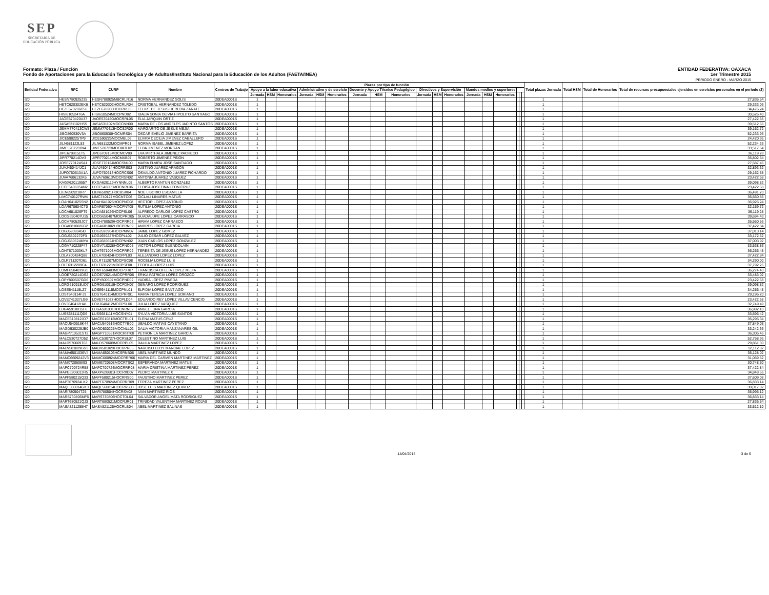SEP
SECRETARÍA DE
EDUCACIÓN PÚBLICA
Formato: Plaza / Función
Fondo de Aportaciones para la Educación Tecnológica y de Adultos/Instituto Nacional para la Educación de los Adultos (FAETA/INEA)
ENTIDAD FEDERATIVA: OAXACA
1er Trimestre 2015
PERIODO ENERO - MARZO 2015
| Entidad Federativa | RFC | CURP | Nombre | Centros de Trabajo | Plazas por tipo de función | | | | | | | | | | | | | | | | | | Total plazas Jornada | Total HSM | Total de Honorarios | Total de recursos presupuestales ejercidos en servicios personales en el periodo (2) |
| --- | --- | --- | --- | --- | --- | --- | --- | --- | --- | --- | --- | --- | --- | --- | --- | --- | --- | --- | --- | --- | --- | --- | --- | --- | --- | --- |
| | | | | | Apoyo a la labor educativa | | | Administrativo y de servicio | | | Docente y Apoyo Técnico Pedagógico | | | Directivos y Supervisión | | | Mandos medios y superiores | | | | | | | | | |
| | | | | | Jornada | HSM | Honorarios | Jornada | HSM | Honorarios | Jornada | HSM | Honorarios | Jornada | HSM | Honorarios | Jornada | HSM | Honorarios | | | | | | | |
| I20 | HESN780925235 | HESN780925MBCRLR16 | NORMA HERNANDEZ SOLIS | 20DEA0001S | 1 | | | | | | | | | | | | | | | | | | 1 | | | 27,836.54 |
| I20 | HETC620302EK6 | HETC620302HOCRLR04 | CRISTOBAL HERNANDEZ TOLEDO | 20DEA0001S | 1 | | | | | | | | | | | | | | | | | | 1 | | | 29,333.06 |
| I20 | HEZF670206C56 | HEZF670206HOCRRL06 | FELIPE DE JESUS HEREDIA ZARATE | 20DEA0001S | 1 | | | | | | | | | | | | | | | | | | 1 | | | 34,476.24 |
| I20 | HISI610524T6A | HISI610524MOCPND02 | IDALIA SONIA OLIVIA HIPOLITO SANTIAGO | 20DEA0001S | 1 | | | | | | | | | | | | | | | | | | 1 | | | 30,526.40 |
| I20 | JAOE570420U37 | JAOE570420MOCRRL05 | ELIA JARQUIN ORTIZ | 20DEA0001S | 1 | | | | | | | | | | | | | | | | | | 1 | | | 27,422.55 |
| I20 | JASA531102HS5 | JASA531102MOCCNN00 | MARIA DE LOS ANGELES JACINTO SANTOS | 20DEA0001S | 1 | | | | | | | | | | | | | | | | | | 1 | | | 39,512.66 |
| I20 | JEMM770413CW5 | JEMM770413HOCSJR00 | MARGARITO DE JESUS MEJIA | 20DEA0001S | 1 | | | | | | | | | | | | | | | | | | 1 | | | 39,162.72 |
| I20 | JIBO860530V3A | JIBO860530HOCMRS04 | OSCAR EVELIO JIMENEZ BARRITA | 20DEA0001S | 1 | | | | | | | | | | | | | | | | | | 1 | | | 52,233.96 |
| I20 | JICE590225TP9 | JICE590225MOCMBL06 | ELVIRA CECILIA JIMENEZ CABALLERO | 20DEA0001S | 1 | | | | | | | | | | | | | | | | | | 1 | | | 24,420.36 |
| I20 | JILN681122L83 | JILN681122MOCMPR01 | NORMA ISABEL JIMENEZ LOPEZ | 20DEA0001S | 1 | | | | | | | | | | | | | | | | | | 1 | | | 52,234.26 |
| I20 | JIME5207231N4 | JIME520723MOCMRL02 | ELDA JIMENEZ MORGAN | 20DEA0001S | 1 | | | | | | | | | | | | | | | | | | 1 | | | 33,517.64 |
| I20 | JIPE6709151T5 | JIPE670915MOCMCV00 | EVA MIRTHALA JIMENEZ PACHECO | 20DEA0001S | 1 | | | | | | | | | | | | | | | | | | 1 | | | 36,119.28 |
| I20 | JIPR770214DV3 | JIPR770214HOCMXB07 | ROBERTO JIMENEZ PIÑON | 20DEA0001S | 1 | | | | | | | | | | | | | | | | | | 1 | | | 35,802.64 |
| I20 | JOSE770124SA1 | JOSE770124MOCSNL00 | MARIA ELVIRA JOSE SANTIAGO | 20DEA0001S | 1 | | | | | | | | | | | | | | | | | | 1 | | | 27,587.46 |
| I20 | JUAJ450414JC1 | JUAJ450414HOCRRS03 | JUSTINO JUAREZ ARAGON | 20DEA0001S | 1 | | | | | | | | | | | | | | | | | | 1 | | | 32,893.32 |
| I20 | JUPO750613A1A | JUPO750613HOCRCS06 | OSVALDO ANTONIO JUAREZ PICHARDO | 20DEA0001S | 1 | | | | | | | | | | | | | | | | | | 1 | | | 29,162.58 |
| I20 | JUVA7606132K6 | JUVA760613MOCRSN02 | ANTONIA JUAREZ VASQUEZ | 20DEA0001S | 1 | | | | | | | | | | | | | | | | | | 1 | | | 23,422.68 |
| I20 | KAGX620119557 | KXGA620119HYNNNL05 | ALBERTO KANTUN GONZALEZ | 20DEA0001S | 1 | | | | | | | | | | | | | | | | | | 1 | | | 39,098.82 |
| I20 | LECE540605AN2 | LECE540605MOCNRL06 | ELOISA JOSEFINA LEON CRUZ | 20DEA0001S | 1 | | | | | | | | | | | | | | | | | | 1 | | | 23,422.68 |
| I20 | LIEN6509218R7 | LIEN650921HOCBSX04 | NOE LIBORIO ESCAMILLA | 20DEA0001S | 1 | | | | | | | | | | | | | | | | | | 1 | | | 36,491.70 |
| I20 | LIMC740127RW4 | LIMC740127MOCNTC06 | CICLALI LINARES MATUS | 20DEA0001S | 1 | | | | | | | | | | | | | | | | | | 1 | | | 35,560.56 |
| I20 | LOAH641025SN2 | LOAH641025HOCPNC08 | HECTOR LOPEZ ANTONIO | 20DEA0001S | 1 | | | | | | | | | | | | | | | | | | 1 | | | 36,926.24 |
| I20 | LOAR670604CT0 | LOAR670604MOCPNT05 | RUTILIA LOPEZ ANTONIO | 20DEA0001S | 1 | | | | | | | | | | | | | | | | | | 1 | | | 32,159.72 |
| I20 | LOCA681026FT9 | LXCA681026HOCPSL06 | ALFREDO CARLOS LOPEZ CASTRO | 20DEA0001S | 1 | | | | | | | | | | | | | | | | | | 1 | | | 36,119.28 |
| I20 | LOCG650407U15 | LOCG650407MOCPRD05 | GUADALUPE LOPEZ CARRASCO | 20DEA0001S | 1 | | | | | | | | | | | | | | | | | | 1 | | | 39,694.43 |
| I20 | LOCH780529JC7 | LOCH780529HOCPRR03 | HIRAM LOPEZ CARRASCO | 20DEA0001S | 1 | | | | | | | | | | | | | | | | | | 1 | | | 35,560.56 |
| I20 | LOGA6810026G2 | LOGA681002HOCPRN09 | ANDRES LOPEZ GARCIA | 20DEA0001S | 1 | | | | | | | | | | | | | | | | | | 1 | | | 37,422.84 |
| I20 | LOGJ5909045I0 | LOGJ590904HOCPMM07 | JAIME LOPEZ GOMEZ | 20DEA0001S | 1 | | | | | | | | | | | | | | | | | | 1 | | | 37,013.14 |
| I20 | LOGJ6502272F3 | LOGJ650227HOCPLL02 | JULIO CESAR LOPEZ GALVEZ | 20DEA0001S | 1 | | | | | | | | | | | | | | | | | | 1 | | | 33,172.62 |
| I20 | LOGJ680624MYA | LOGJ680624HOCPNN02 | JUAN CARLOS LOPEZ GONZALEZ | 20DEA0001S | 1 | | | | | | | | | | | | | | | | | | 1 | | | 37,003.92 |
| I20 | LOGV710228F47 | LOGV710228HOCPNC05 | VICTOR LOPEZ GUENDOLAIN | 20DEA0001S | 1 | | | | | | | | | | | | | | | | | | 1 | | | 33,538.86 |
| I20 | LOHT671003KL7 | LOHT671003MOCPRR02 | TERESITA DE JESUS LOPEZ HERNANDEZ | 20DEA0001S | 1 | | | | | | | | | | | | | | | | | | 1 | | | 36,256.48 |
| I20 | LOLA700424Q88 | LOLA700424HOCPPL03 | ALEJANDRO LOPEZ LOPEZ | 20DEA0001S | 1 | | | | | | | | | | | | | | | | | | 1 | | | 37,422.84 |
| I20 | LOLR711207D61 | LOLR711207MOCPSC08 | ROCELIA LOPEZ LUIS | 20DEA0001S | 1 | | | | | | | | | | | | | | | | | | 1 | | | 34,290.00 |
| I20 | LOLT6312289C4 | LOLT631228MOCPSF08 | TEOFILA LOPEZ LUIS | 20DEA0001S | 1 | | | | | | | | | | | | | | | | | | 1 | | | 37,792.26 |
| I20 | LOMF6504039G1 | LOMF650403MOCPJR07 | FRANCISCA OFELIA LOPEZ MEJIA | 20DEA0001S | 1 | | | | | | | | | | | | | | | | | | 1 | | | 36,274.43 |
| I20 | LOOE720214DS2 | LOOE720214MOCPRR06 | ERIKA PATRICIA LOPEZ OROZCO | 20DEA0001S | 1 | | | | | | | | | | | | | | | | | | 1 | | | 33,483.02 |
| I20 | LOPY800507GD6 | LOPY800507MOCPND02 | YADIRA LOPEZ PINEDA | 20DEA0001S | 1 | | | | | | | | | | | | | | | | | | 1 | | | 23,422.68 |
| I20 | LORG610918UD7 | LORG610918HOCPDN07 | GENARO LOPEZ RODRIGUEZ | 20DEA0001S | 1 | | | | | | | | | | | | | | | | | | 1 | | | 39,098.82 |
| I20 | LOSE641115LZ7 | LOSE641115MOCPNL01 | ELPIDIA LOPEZ SANTIAGO | 20DEA0001S | 1 | | | | | | | | | | | | | | | | | | 1 | | | 34,256.48 |
| I20 | LOST640114FJ9 | LOST640114MOCPRR01 | MARIA TERESA LOPEZ SORIANO | 20DEA0001S | 1 | | | | | | | | | | | | | | | | | | 1 | | | 29,196.20 |
| I20 | LOVE741027LG9 | LOVE741027HOCPLD04 | EDUARDO REY LOPEZ VILLAVICENCIO | 20DEA0001S | 1 | | | | | | | | | | | | | | | | | | 1 | | | 23,422.68 |
| I20 | LOVJ640412H41 | LOVJ640412MOCPSL00 | JULIA LOPEZ VASQUEZ | 20DEA0001S | 1 | | | | | | | | | | | | | | | | | | 1 | | | 32,749.49 |
| I20 | LUGA5910015F6 | LUGA591001HOCNRN02 | ANGEL LUNA GARCIA | 20DEA0001S | 1 | | | | | | | | | | | | | | | | | | 1 | | | 36,982.10 |
| I20 | LUSS681111QD6 | LUSS681111MOCSNY01 | SYLVIA VICTORIA LUIS SANTOS | 20DEA0001S | 1 | | | | | | | | | | | | | | | | | | 1 | | | 33,596.42 |
| I20 | MACE610812JD7 | MACE610812MOCTRL01 | ELENA MATUS CRUZ | 20DEA0001S | 1 | | | | | | | | | | | | | | | | | | 1 | | | 35,295.34 |
| I20 | MACU540516K44 | MACU540516HOCTYB00 | UBALDO MATIAS CAYETANO | 20DEA0001S | 1 | | | | | | | | | | | | | | | | | | 1 | | | 37,849.08 |
| I20 | MAGD530225JB0 | MAGD530225MOCNLL02 | DALIA VICTORIA MANZANARES GIL | 20DEA0001S | 1 | | | | | | | | | | | | | | | | | | 1 | | | 33,242.36 |
| I20 | MAGP710531ST2 | MAGP710531MOCRRT08 | PETRONILA MARTINEZ GARCIA | 20DEA0001S | 1 | | | | | | | | | | | | | | | | | | 1 | | | 36,305.46 |
| I20 | MALC530727D52 | MALC530727HOCRSL07 | CELESTINO MARTINEZ LUIS | 20DEA0001S | 1 | | | | | | | | | | | | | | | | | | 1 | | | 52,758.96 |
| I20 | MALD570609T63 | MALD570609MOCRPL05 | DALILA MARTINEZ LOPEZ | 20DEA0001S | 1 | | | | | | | | | | | | | | | | | | 1 | | | 29,861.30 |
| I20 | MALN581029GV3 | MALN581029HOCRPR05 | NARCISO ELOY MARCIAL LOPEZ | 20DEA0001S | 1 | | | | | | | | | | | | | | | | | | 1 | | | 12,112.82 |
| I20 | MAMA6501036V4 | MAMA650103HCSRNB06 | ABEL MARTINEZ MUNDO | 20DEA0001S | 1 | | | | | | | | | | | | | | | | | | 1 | | | 35,128.02 |
| I20 | MAMC6609242V3 | MAMC660924MOCRRR06 | MARIA DEL CARMEN MARTINEZ MARTINEZ | 20DEA0001S | 1 | | | | | | | | | | | | | | | | | | 1 | | | 31,069.52 |
| I20 | MAMX720608I93 | MXME720608MOCRTS02 | ESPERANZA MARTINEZ MATUS | 20DEA0001S | 1 | | | | | | | | | | | | | | | | | | 1 | | | 30,748.50 |
| I20 | MAPC700724R58 | MAPC700724MOCRRR08 | MARIA CRISTINA MARTINEZ PEREZ | 20DEA0001S | 1 | | | | | | | | | | | | | | | | | | 1 | | | 37,422.84 |
| I20 | MAPE6206013R5 | MAXP620601HOCRXD07 | PEDRO MARTINEZ X | 20DEA0001S | 1 | | | | | | | | | | | | | | | | | | 1 | | | 34,848.66 |
| I20 | MAPF580215Q33 | MAPF580215HOCRRS00 | FAUSTINO MARTINEZ PEREZ | 20DEA0001S | 1 | | | | | | | | | | | | | | | | | | 1 | | | 37,609.08 |
| I20 | MAPT670924LK2 | MAPT670924MOCRRR09 | TEREZA MARTINEZ PEREZ | 20DEA0001S | 1 | | | | | | | | | | | | | | | | | | 1 | | | 36,833.14 |
| I20 | MAQL560814GK3 | MAQL560814HOCRRS03 | JOSE LUIS MARTINEZ QUIROZ | 20DEA0001S | 1 | | | | | | | | | | | | | | | | | | 1 | | | 30,017.82 |
| I20 | MARI780504T25 | MARI780504HOCRSV08 | IVAN MARTINEZ RIOS | 20DEA0001S | 1 | | | | | | | | | | | | | | | | | | 1 | | | 35,995.12 |
| I20 | MARS730806MF6 | MARS730806HOCTDL04 | SALVADOR ANGEL MATA RODRIGUEZ | 20DEA0001S | 1 | | | | | | | | | | | | | | | | | | 1 | | | 36,833.14 |
| I20 | MART680521QJ3 | MART680521MOCRJR01 | TRINIDAD VALENTINA MARTINEZ ROJAS | 20DEA0001S | 1 | | | | | | | | | | | | | | | | | | 1 | | | 27,836.54 |
| I20 | MASA8211255H7 | MASA821125HOCRLB04 | ABEL MARTINEZ SALINAS | 20DEA0001S | 1 | | | | | | | | | | | | | | | | | | 1 | | | 33,512.10 |
14/04/2015
3 de 6